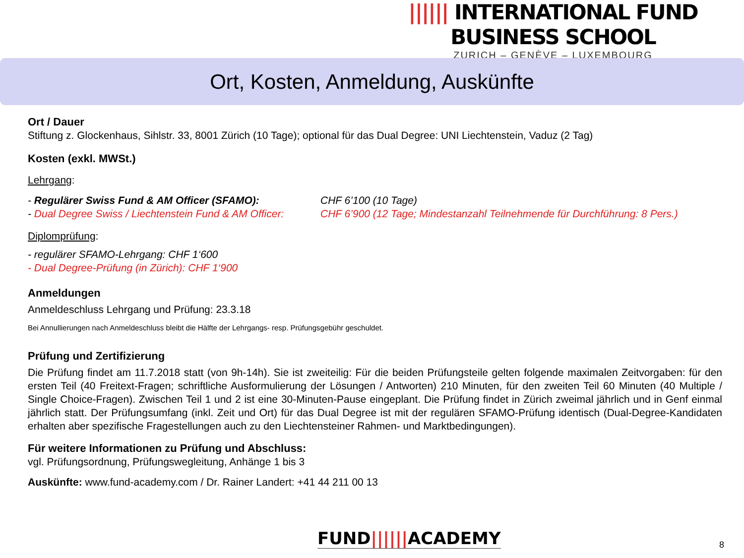|||||| INTERNATIONAL FUND BUSINESS SCHOOL
ZURICH – GENÈVE – LUXEMBOURG
Ort, Kosten, Anmeldung, Auskünfte
Ort / Dauer
Stiftung z. Glockenhaus, Sihlstr. 33, 8001 Zürich (10 Tage); optional für das Dual Degree: UNI Liechtenstein, Vaduz (2 Tag)
Kosten (exkl. MWSt.)
Lehrgang:
- Regulärer Swiss Fund & AM Officer (SFAMO): CHF 6’100 (10 Tage)
- Dual Degree Swiss / Liechtenstein Fund & AM Officer: CHF 6’900 (12 Tage; Mindestanzahl Teilnehmende für Durchführung: 8 Pers.)
Diplomprüfung:
- regulärer SFAMO-Lehrgang: CHF 1‘600
- Dual Degree-Prüfung (in Zürich): CHF 1‘900
Anmeldungen
Anmeldeschluss Lehrgang und Prüfung: 23.3.18
Bei Annullierungen nach Anmeldeschluss bleibt die Hälfte der Lehrgangs- resp. Prüfungsgebühr geschuldet.
Prüfung und Zertifizierung
Die Prüfung findet am 11.7.2018 statt (von 9h-14h). Sie ist zweiteilig: Für die beiden Prüfungsteile gelten folgende maximalen Zeitvorgaben: für den ersten Teil (40 Freitext-Fragen; schriftliche Ausformulierung der Lösungen / Antworten) 210 Minuten, für den zweiten Teil 60 Minuten (40 Multiple / Single Choice-Fragen). Zwischen Teil 1 und 2 ist eine 30-Minuten-Pause eingeplant. Die Prüfung findet in Zürich zweimal jährlich und in Genf einmal jährlich statt. Der Prüfungsumfang (inkl. Zeit und Ort) für das Dual Degree ist mit der regulären SFAMO-Prüfung identisch (Dual-Degree-Kandidaten erhalten aber spezifische Fragestellungen auch zu den Liechtensteiner Rahmen- und Marktbedingungen).
Für weitere Informationen zu Prüfung und Abschluss:
vgl. Prüfungsordnung, Prüfungswegleitung, Anhänge 1 bis 3
Auskünfte: www.fund-academy.com / Dr. Rainer Landert: +41 44 211 00 13
FUND||||||ACADEMY 8